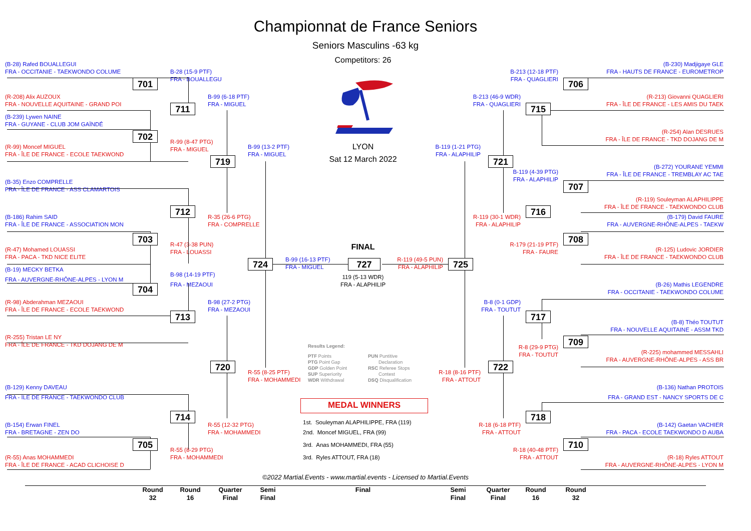Championnat de France Seniors
Seniors Masculins -63 kg
Competitors: 26
(B-28) Rafed BOUALLEGUI
(B-230) Madjigaye GLE
FRA - OCCITANIE - TAEKWONDO COLUME
B-28 (15-9 PTF)
B-213 (12-18 PTF)
FRA - HAUTS DE FRANCE - EUROMETROP
FRA - BOUALLEGU
FRA - QUAGLIERI
701
706
(R-208) Alix AUZOUX
B-99 (6-18 PTF)
B-213 (46-9 WDR)
(R-213) Giovanni QUAGLIERI
FRA - NOUVELLE AQUITAINE - GRAND POI
FRA - MIGUEL
FRA - QUAGLIERI
FRA - ÎLE DE FRANCE - LES AMIS DU TAEK
711
715
(B-239) Lywen NAINE
FRA - GUYANE - CLUB JOM GAÏNDÉ
(R-254) Alan DESRUES
702
R-99 (8-47 PTG)
FRA - ÎLE DE FRANCE - TKD DOJANG DE M
(R-99) Moncef MIGUEL
B-99 (13-2 PTF)
LYON
B-119 (1-21 PTG)
FRA - MIGUEL
FRA - ÎLE DE FRANCE - ECOLE TAEKWOND
FRA - MIGUEL
FRA - ALAPHILIP
719
Sat 12 March 2022
721
(B-272) YOURANE YEMMI
B-119 (4-39 PTG)
FRA - ÎLE DE FRANCE - TREMBLAY AC TAE
FRA - ALAPHILIP
(B-35) Enzo COMPRELLE
707
FRA - ÎLE DE FRANCE - ASS CLAMARTOIS
(R-119) Souleyman ALAPHILIPPE
FRA - ÎLE DE FRANCE - TAEKWONDO CLUB
712
716
(B-186) Rahim SAID
R-35 (26-6 PTG)
R-119 (30-1 WDR)
(B-179) David FAURE
FRA - ÎLE DE FRANCE - ASSOCIATION MON
FRA - COMPRELLE
FRA - ALAPHILIP
FRA - AUVERGNE-RHÔNE-ALPES - TAEKW
703
708
R-47 (3-38 PUN)
R-179 (21-19 PTF)
FINAL
(R-47) Mohamed LOUASSI
(R-125) Ludovic JORDIER
FRA - LOUASSI
FRA - FAURE
FRA - PACA - TKD NICE ELITE
FRA - ÎLE DE FRANCE - TAEKWONDO CLUB
B-99 (16-13 PTF)
R-119 (49-5 PUN)
724
727
725
FRA - MIGUEL
FRA - ALAPHILIP
(B-19) MECKY BETKA
B-98 (14-19 PTF)
119 (5-13 WDR)
FRA - AUVERGNE-RHÔNE-ALPES - LYON M
FRA - MEZAOUI
FRA - ALAPHILIP
(B-26) Mathis LEGENDRE
704
FRA - OCCITANIE - TAEKWONDO COLUME
(R-98) Abderahman MEZAOUI
B-98 (27-2 PTG)
B-8 (0-1 GDP)
FRA - ÎLE DE FRANCE - ECOLE TAEKWOND
FRA - MEZAOUI
FRA - TOUTUT
713
717
(B-8) Théo TOUTUT
FRA - NOUVELLE AQUITAINE - ASSM TKD
(R-255) Tristan LE NY
709
FRA - ÎLE DE FRANCE - TKD DOJANG DE M
Results Legend:
R-8 (29-9 PTG)
(R-225) mohammed MESSAHLI
FRA - TOUTUT
PTF Points
PTG Point Gap
GDP Golden Point
SUP Superiority
WDR Withdrawal
PUN Puntitive
Declaration
RSC Referee Stops
Contest
DSQ Disqualification
FRA - AUVERGNE-RHÔNE-ALPES - ASS BR
720
722
R-55 (8-25 PTF)
R-18 (8-16 PTF)
FRA - MOHAMMEDI
FRA - ATTOUT
(B-129) Kenny DAVEAU
(B-136) Nathan PROTOIS
FRA - ÎLE DE FRANCE - TAEKWONDO CLUB
FRA - GRAND EST - NANCY SPORTS DE C
MEDAL WINNERS
714
718
1st. Souleyman ALAPHILIPPE, FRA (119)
(B-154) Erwan FINEL
R-55 (12-32 PTG)
R-18 (6-18 PTF)
(B-142) Gaetan VACHIER
FRA - BRETAGNE - ZEN DO
FRA - MOHAMMEDI
2nd. Moncef MIGUEL, FRA (99)
FRA - ATTOUT
FRA - PACA - ECOLE TAEKWONDO D AUBA
705
710
3rd. Anas MOHAMMEDI, FRA (55)
R-55 (8-29 PTG)
R-18 (40-48 PTF)
(R-55) Anas MOHAMMEDI
FRA - MOHAMMEDI
3rd. Ryles ATTOUT, FRA (18)
FRA - ATTOUT
(R-18) Ryles ATTOUT
FRA - ÎLE DE FRANCE - ACAD CLICHOISE D
FRA - AUVERGNE-RHÔNE-ALPES - LYON M
©2022 Martial.Events - www.martial.events - Licensed to Martial.Events
Round
32
Round
16
Quarter
Final
Semi
Final
Final
Semi
Final
Quarter
Final
Round
16
Round
32